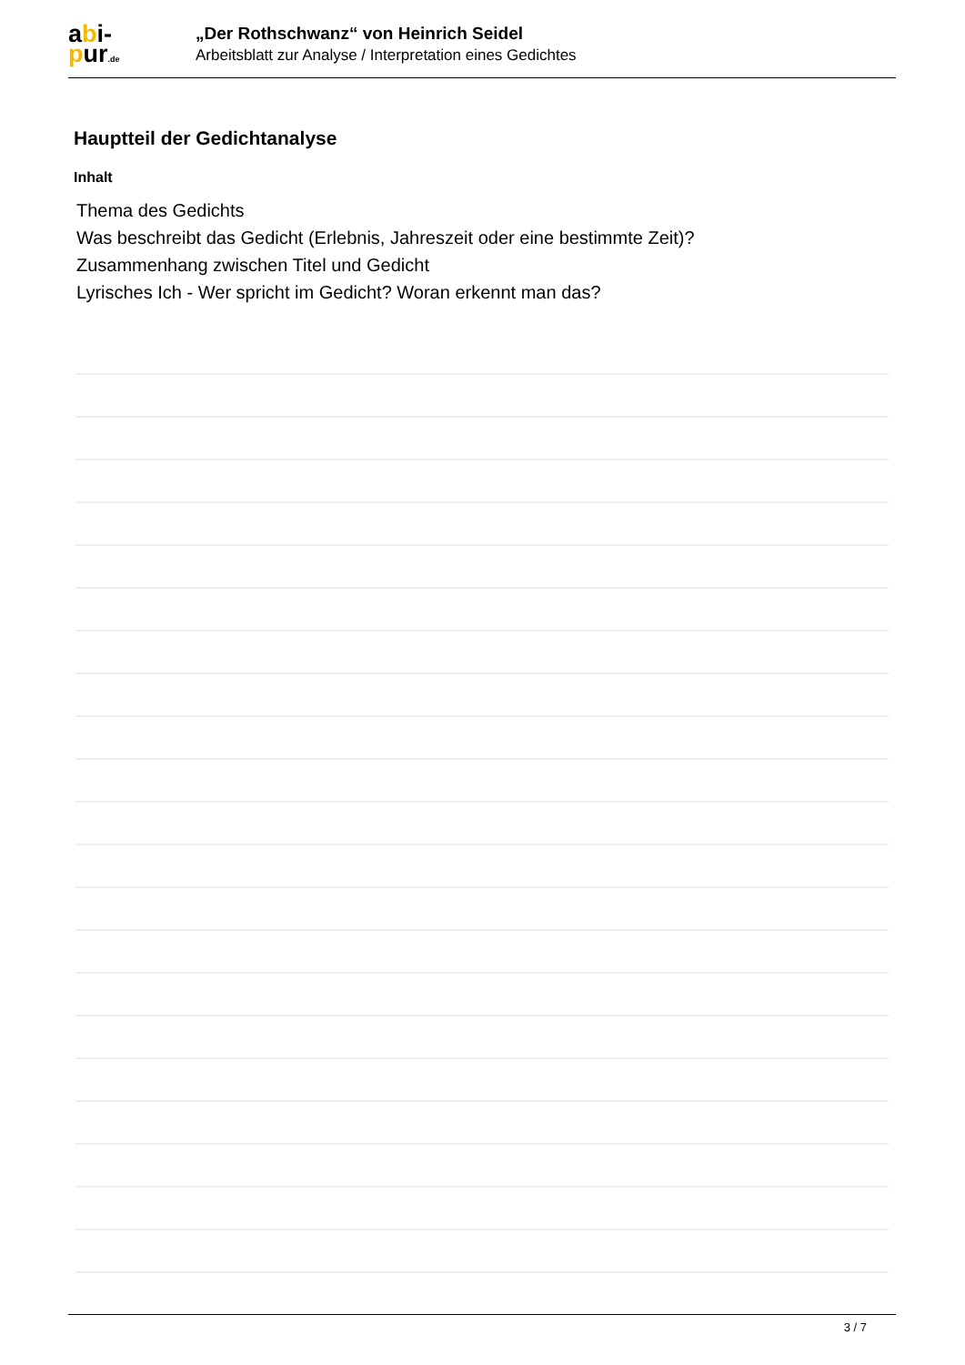abi-
pur.de
„Der Rothschwanz“ von Heinrich Seidel
Arbeitsblatt zur Analyse / Interpretation eines Gedichtes
Hauptteil der Gedichtanalyse
Inhalt
Thema des Gedichts
Was beschreibt das Gedicht (Erlebnis, Jahreszeit oder eine bestimmte Zeit)?
Zusammenhang zwischen Titel und Gedicht
Lyrisches Ich - Wer spricht im Gedicht? Woran erkennt man das?
3 / 7